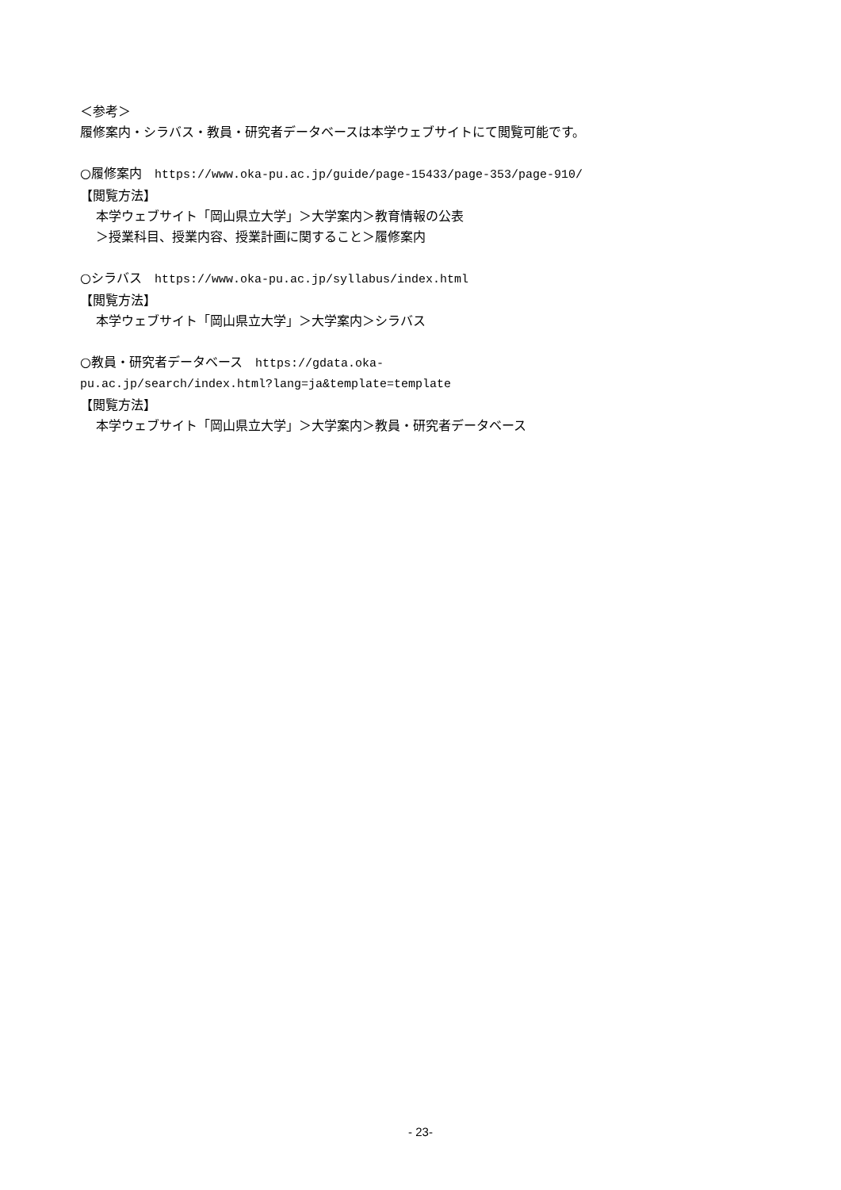＜参考＞
履修案内・シラバス・教員・研究者データベースは本学ウェブサイトにて閲覧可能です。
○履修案内　https://www.oka-pu.ac.jp/guide/page-15433/page-353/page-910/
【閲覧方法】
本学ウェブサイト「岡山県立大学」＞大学案内＞教育情報の公表
＞授業科目、授業内容、授業計画に関すること＞履修案内
○シラバス　https://www.oka-pu.ac.jp/syllabus/index.html
【閲覧方法】
本学ウェブサイト「岡山県立大学」＞大学案内＞シラバス
○教員・研究者データベース　https://gdata.oka-
pu.ac.jp/search/index.html?lang=ja&template=template
【閲覧方法】
本学ウェブサイト「岡山県立大学」＞大学案内＞教員・研究者データベース
- 23-